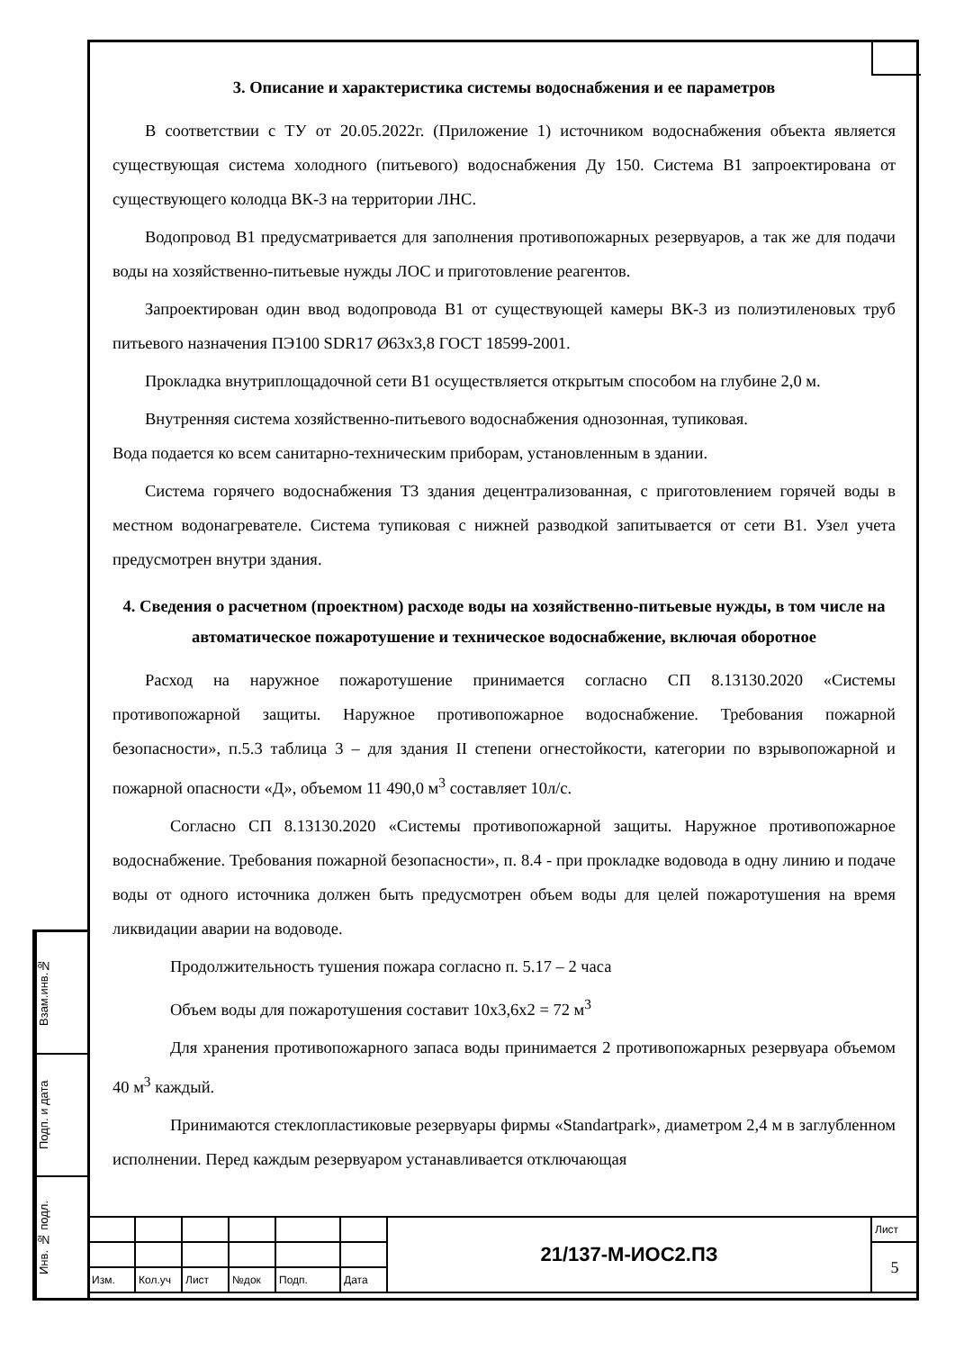3. Описание и характеристика системы водоснабжения и ее параметров
В соответствии с ТУ от 20.05.2022г. (Приложение 1) источником водоснабжения объекта является существующая система холодного (питьевого) водоснабжения Ду 150. Система В1 запроектирована от существующего колодца ВК-3 на территории ЛНС.
Водопровод В1 предусматривается для заполнения противопожарных резервуаров, а так же для подачи воды на хозяйственно-питьевые нужды ЛОС и приготовление реагентов.
Запроектирован один ввод водопровода В1 от существующей камеры ВК-3 из полиэтиленовых труб питьевого назначения ПЭ100 SDR17 Ø63х3,8 ГОСТ 18599-2001.
Прокладка внутриплощадочной сети В1 осуществляется открытым способом на глубине 2,0 м.
Внутренняя система хозяйственно-питьевого водоснабжения однозонная, тупиковая.
Вода подается ко всем санитарно-техническим приборам, установленным в здании.
Система горячего водоснабжения Т3 здания децентрализованная, с приготовлением горячей воды в местном водонагревателе. Система тупиковая с нижней разводкой запитывается от сети В1. Узел учета предусмотрен внутри здания.
4. Сведения о расчетном (проектном) расходе воды на хозяйственно-питьевые нужды, в том числе на автоматическое пожаротушение и техническое водоснабжение, включая оборотное
Расход на наружное пожаротушение принимается согласно СП 8.13130.2020 «Системы противопожарной защиты. Наружное противопожарное водоснабжение. Требования пожарной безопасности», п.5.3 таблица 3 – для здания II степени огнестойкости, категории по взрывопожарной и пожарной опасности «Д», объемом 11 490,0 м<sup>3</sup> составляет 10л/с.
Согласно СП 8.13130.2020 «Системы противопожарной защиты. Наружное противопожарное водоснабжение. Требования пожарной безопасности», п. 8.4 - при прокладке водовода в одну линию и подаче воды от одного источника должен быть предусмотрен объем воды для целей пожаротушения на время ликвидации аварии на водоводе.
Продолжительность тушения пожара согласно п. 5.17 – 2 часа
Объем воды для пожаротушения составит 10х3,6х2 = 72 м<sup>3</sup>
Для хранения противопожарного запаса воды принимается 2 противопожарных резервуара объемом 40 м<sup>3</sup> каждый.
Принимаются стеклопластиковые резервуары фирмы «Standartpark», диаметром 2,4 м в заглубленном исполнении. Перед каждым резервуаром устанавливается отключающая
Взам.инв.№
Подп. и дата
Инв. № подл.
| | | | | | | 21/137-М-ИОС2.ПЗ | Лист |
| | | | | | | | 5 |
| Изм. | Кол.уч | Лист | №док | Подп. | Дата | | |